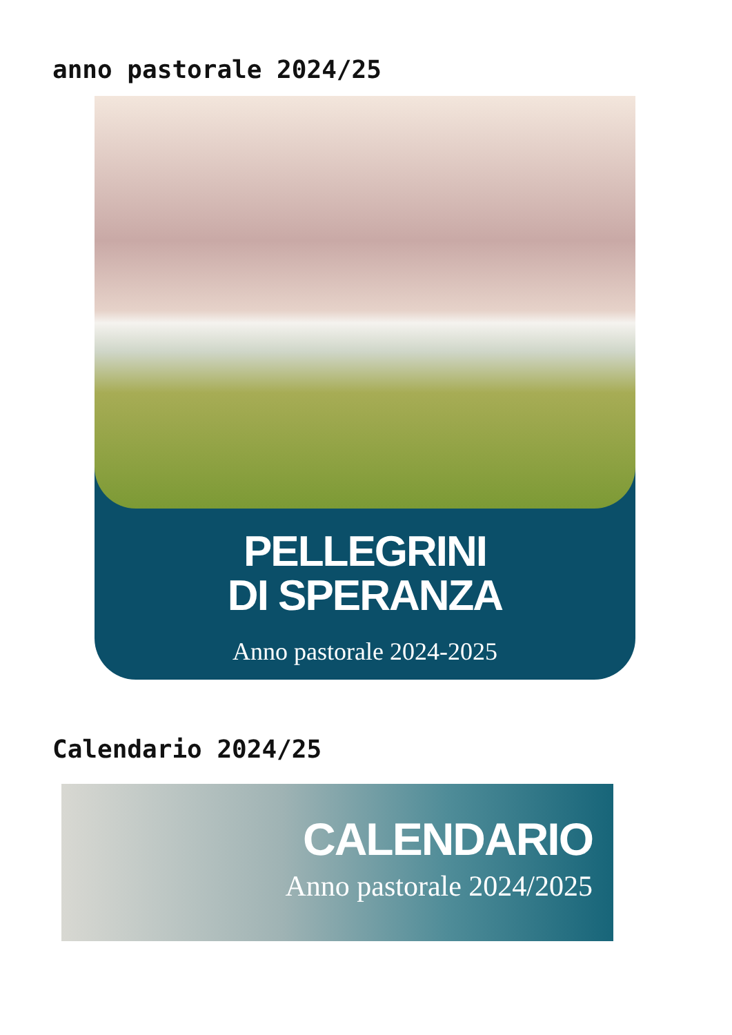anno pastorale 2024/25
PELLEGRINI
DI SPERANZA
Anno pastorale 2024-2025
Calendario 2024/25
CALENDARIO
Anno pastorale 2024/2025